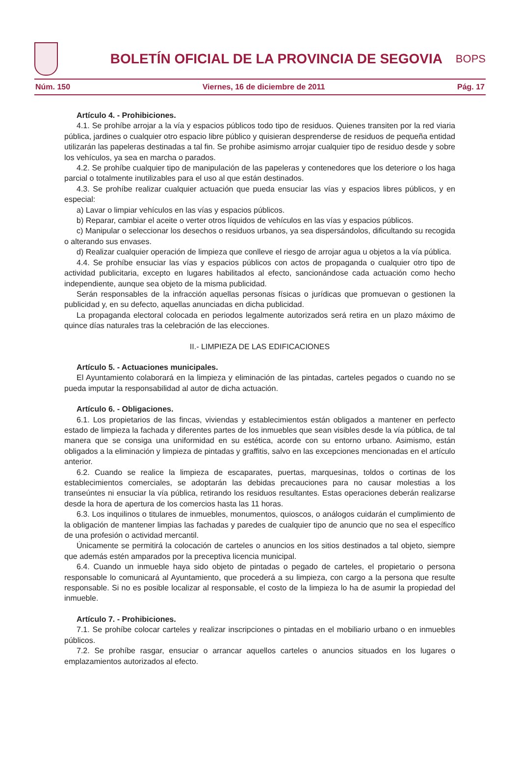BOLETÍN OFICIAL DE LA PROVINCIA DE SEGOVIA
BOPS
Núm. 150 Viernes, 16 de diciembre de 2011 Pág. 17
Artículo 4. - Prohibiciones.
4.1. Se prohíbe arrojar a la vía y espacios públicos todo tipo de residuos. Quienes transiten por la red viaria pública, jardines o cualquier otro espacio libre público y quisieran desprenderse de residuos de pequeña entidad utilizarán las papeleras destinadas a tal fin. Se prohibe asimismo arrojar cualquier tipo de residuo desde y sobre los vehículos, ya sea en marcha o parados.
4.2. Se prohíbe cualquier tipo de manipulación de las papeleras y contenedores que los deteriore o los haga parcial o totalmente inutilizables para el uso al que están destinados.
4.3. Se prohíbe realizar cualquier actuación que pueda ensuciar las vías y espacios libres públicos, y en especial:
a) Lavar o limpiar vehículos en las vías y espacios públicos.
b) Reparar, cambiar el aceite o verter otros líquidos de vehículos en las vías y espacios públicos.
c) Manipular o seleccionar los desechos o residuos urbanos, ya sea dispersándolos, dificultando su recogida o alterando sus envases.
d) Realizar cualquier operación de limpieza que conlleve el riesgo de arrojar agua u objetos a la vía pública.
4.4. Se prohíbe ensuciar las vías y espacios públicos con actos de propaganda o cualquier otro tipo de actividad publicitaria, excepto en lugares habilitados al efecto, sancionándose cada actuación como hecho independiente, aunque sea objeto de la misma publicidad.
Serán responsables de la infracción aquellas personas físicas o jurídicas que promuevan o gestionen la publicidad y, en su defecto, aquellas anunciadas en dicha publicidad.
La propaganda electoral colocada en periodos legalmente autorizados será retira en un plazo máximo de quince días naturales tras la celebración de las elecciones.
II.- LIMPIEZA DE LAS EDIFICACIONES
Artículo 5. - Actuaciones municipales.
El Ayuntamiento colaborará en la limpieza y eliminación de las pintadas, carteles pegados o cuando no se pueda imputar la responsabilidad al autor de dicha actuación.
Artículo 6. - Obligaciones.
6.1. Los propietarios de las fincas, viviendas y establecimientos están obligados a mantener en perfecto estado de limpieza la fachada y diferentes partes de los inmuebles que sean visibles desde la vía pública, de tal manera que se consiga una uniformidad en su estética, acorde con su entorno urbano. Asimismo, están obligados a la eliminación y limpieza de pintadas y graffitis, salvo en las excepciones mencionadas en el artículo anterior.
6.2. Cuando se realice la limpieza de escaparates, puertas, marquesinas, toldos o cortinas de los establecimientos comerciales, se adoptarán las debidas precauciones para no causar molestias a los transeúntes ni ensuciar la vía pública, retirando los residuos resultantes. Estas operaciones deberán realizarse desde la hora de apertura de los comercios hasta las 11 horas.
6.3. Los inquilinos o titulares de inmuebles, monumentos, quioscos, o análogos cuidarán el cumplimiento de la obligación de mantener limpias las fachadas y paredes de cualquier tipo de anuncio que no sea el específico de una profesión o actividad mercantil.
Únicamente se permitirá la colocación de carteles o anuncios en los sitios destinados a tal objeto, siempre que además estén amparados por la preceptiva licencia municipal.
6.4. Cuando un inmueble haya sido objeto de pintadas o pegado de carteles, el propietario o persona responsable lo comunicará al Ayuntamiento, que procederá a su limpieza, con cargo a la persona que resulte responsable. Si no es posible localizar al responsable, el costo de la limpieza lo ha de asumir la propiedad del inmueble.
Artículo 7. - Prohibiciones.
7.1. Se prohíbe colocar carteles y realizar inscripciones o pintadas en el mobiliario urbano o en inmuebles públicos.
7.2. Se prohíbe rasgar, ensuciar o arrancar aquellos carteles o anuncios situados en los lugares o emplazamientos autorizados al efecto.